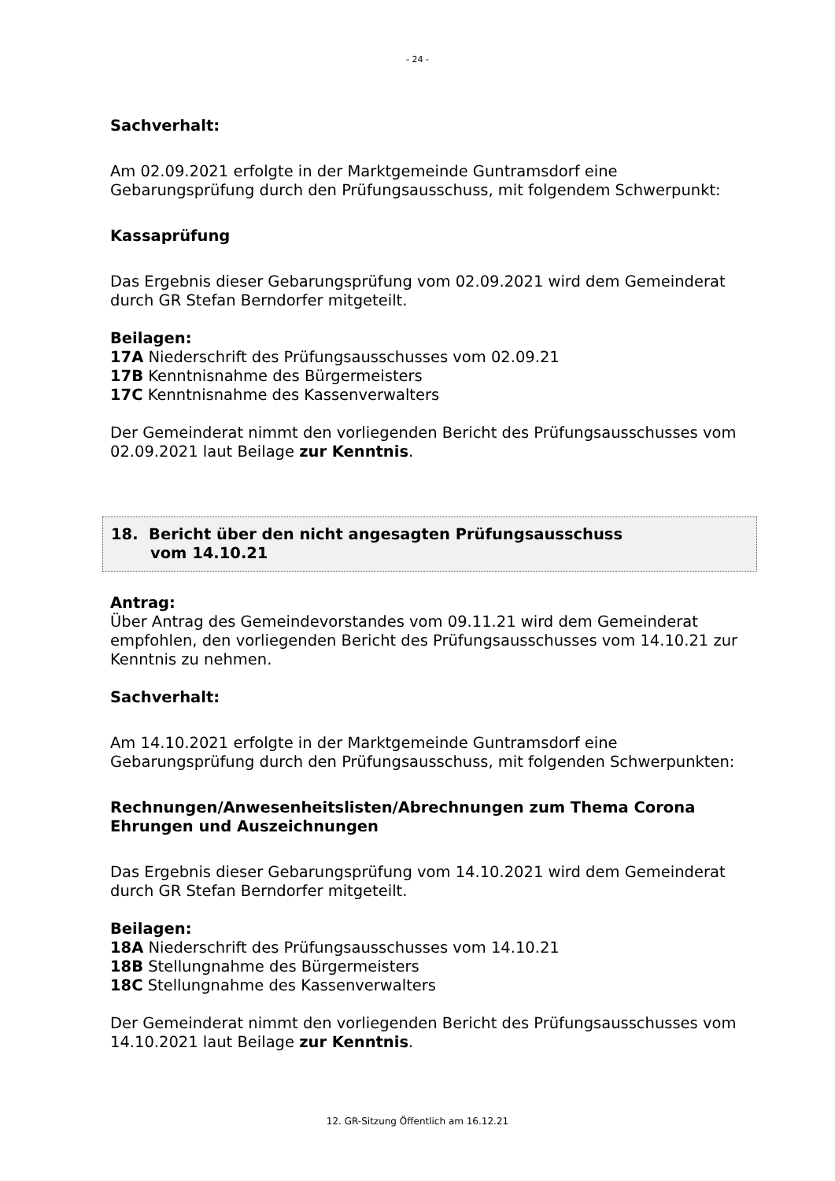- 24 -
Sachverhalt:
Am 02.09.2021 erfolgte in der Marktgemeinde Guntramsdorf eine Gebarungsprüfung durch den Prüfungsausschuss, mit folgendem Schwerpunkt:
Kassaprüfung
Das Ergebnis dieser Gebarungsprüfung vom 02.09.2021 wird dem Gemeinderat durch GR Stefan Berndorfer mitgeteilt.
Beilagen:
17A Niederschrift des Prüfungsausschusses vom 02.09.21
17B Kenntnisnahme des Bürgermeisters
17C Kenntnisnahme des Kassenverwalters
Der Gemeinderat nimmt den vorliegenden Bericht des Prüfungsausschusses vom 02.09.2021 laut Beilage zur Kenntnis.
18. Bericht über den nicht angesagten Prüfungsausschuss
vom 14.10.21
Antrag:
Über Antrag des Gemeindevorstandes vom 09.11.21 wird dem Gemeinderat empfohlen, den vorliegenden Bericht des Prüfungsausschusses vom 14.10.21 zur Kenntnis zu nehmen.
Sachverhalt:
Am 14.10.2021 erfolgte in der Marktgemeinde Guntramsdorf eine Gebarungsprüfung durch den Prüfungsausschuss, mit folgenden Schwerpunkten:
Rechnungen/Anwesenheitslisten/Abrechnungen zum Thema Corona
Ehrungen und Auszeichnungen
Das Ergebnis dieser Gebarungsprüfung vom 14.10.2021 wird dem Gemeinderat durch GR Stefan Berndorfer mitgeteilt.
Beilagen:
18A Niederschrift des Prüfungsausschusses vom 14.10.21
18B Stellungnahme des Bürgermeisters
18C Stellungnahme des Kassenverwalters
Der Gemeinderat nimmt den vorliegenden Bericht des Prüfungsausschusses vom 14.10.2021 laut Beilage zur Kenntnis.
12. GR-Sitzung Öffentlich am 16.12.21